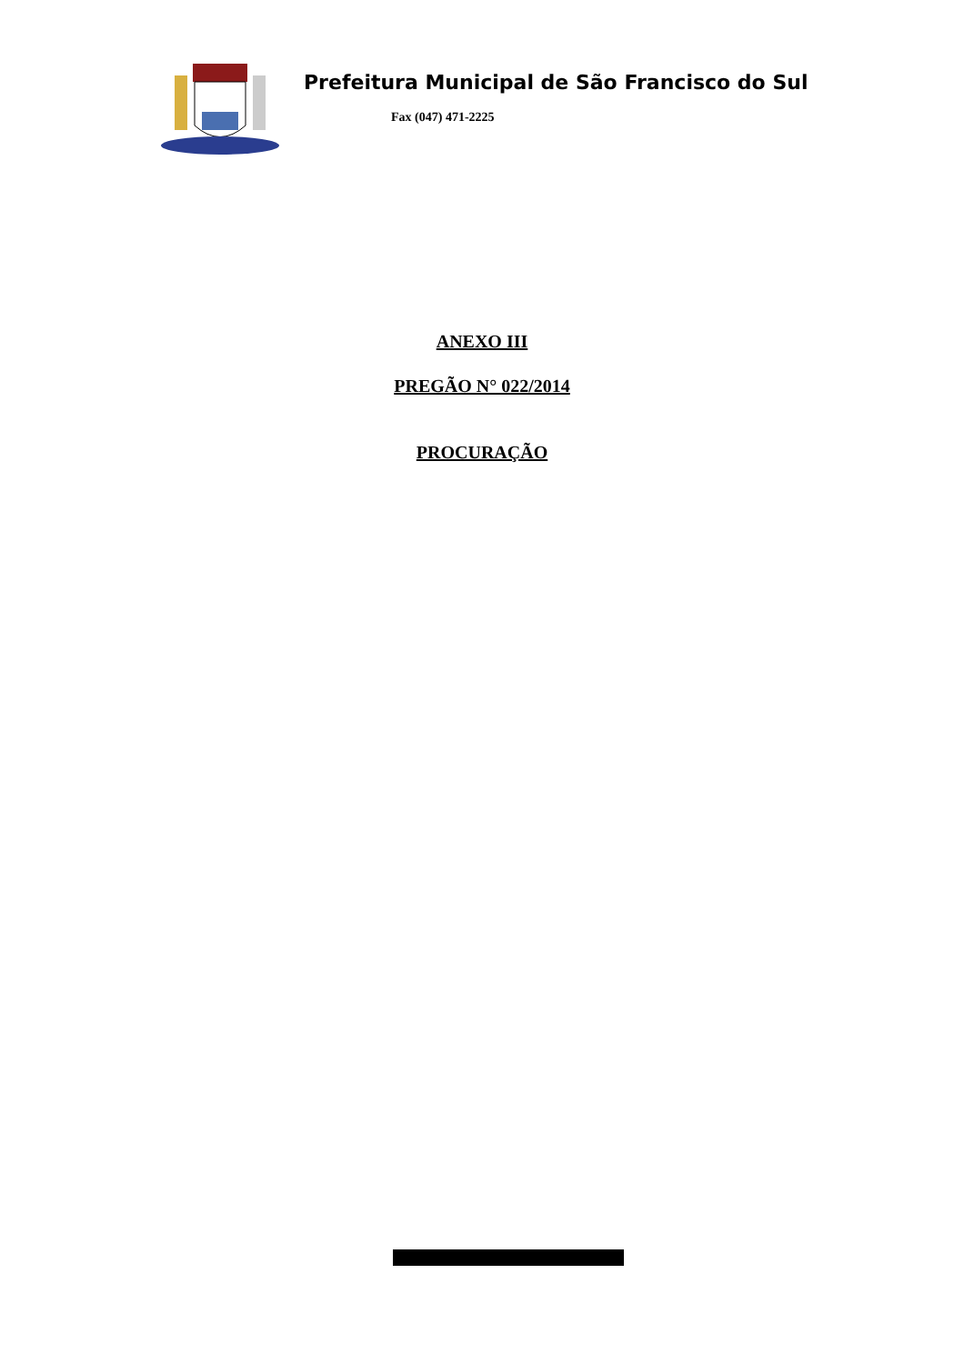Prefeitura Municipal de São Francisco do Sul
Fax (047) 471-2225
ANEXO III
PREGÃO N° 022/2014
PROCURAÇÃO